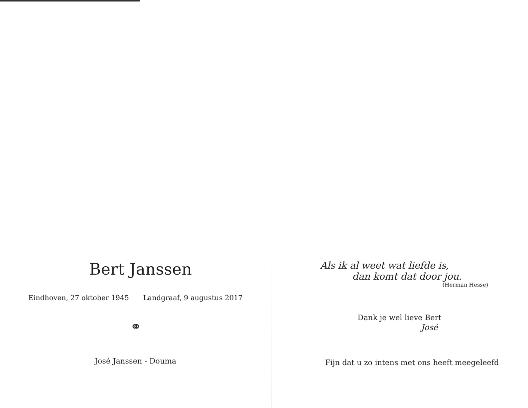Bert Janssen
Eindhoven, 27 oktober 1945 Landgraaf, 9 augustus 2017
⚭
José Janssen - Douma
Als ik al weet wat liefde is,
dan komt dat door jou.
(Herman Hesse)
Dank je wel lieve Bert
José
Fijn dat u zo intens met ons heeft meegeleefd